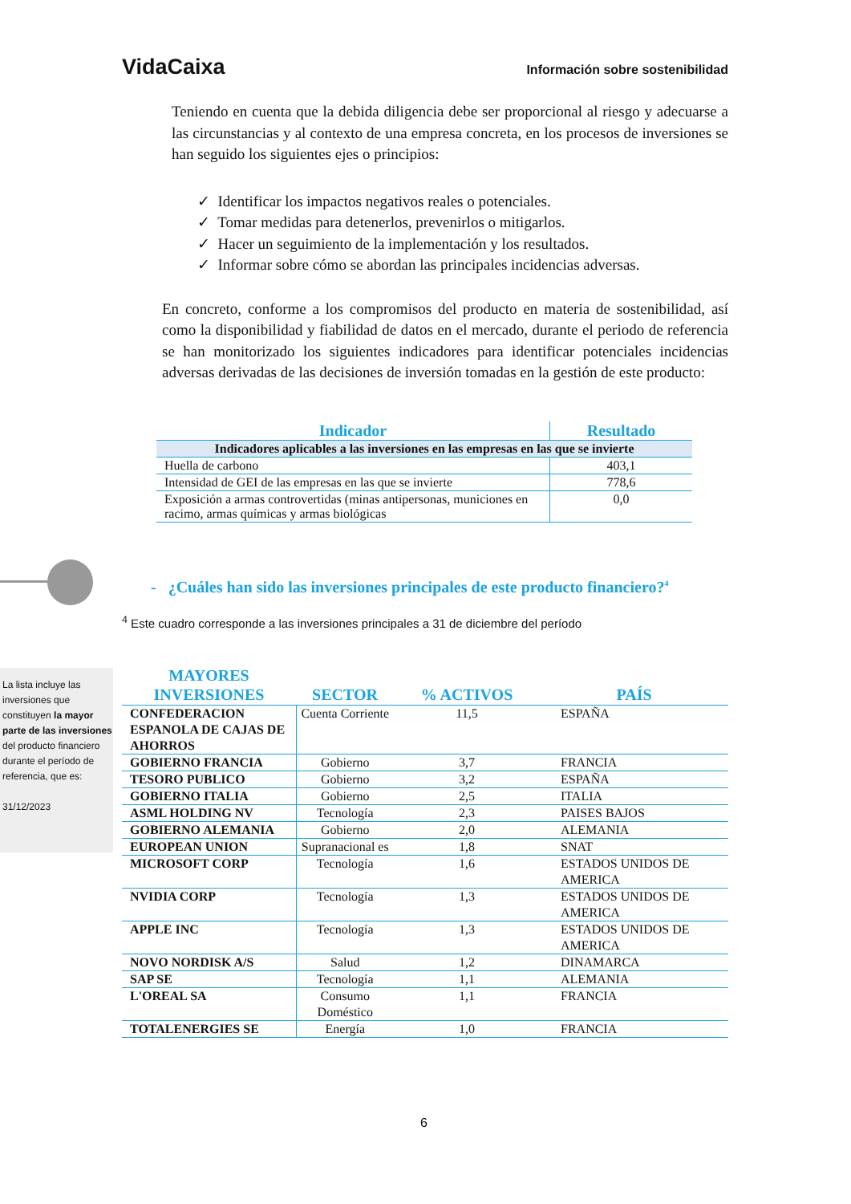VidaCaixa Información sobre sostenibilidad
Teniendo en cuenta que la debida diligencia debe ser proporcional al riesgo y adecuarse a las circunstancias y al contexto de una empresa concreta, en los procesos de inversiones se han seguido los siguientes ejes o principios:
✓ Identificar los impactos negativos reales o potenciales.
✓ Tomar medidas para detenerlos, prevenirlos o mitigarlos.
✓ Hacer un seguimiento de la implementación y los resultados.
✓ Informar sobre cómo se abordan las principales incidencias adversas.
En concreto, conforme a los compromisos del producto en materia de sostenibilidad, así como la disponibilidad y fiabilidad de datos en el mercado, durante el periodo de referencia se han monitorizado los siguientes indicadores para identificar potenciales incidencias adversas derivadas de las decisiones de inversión tomadas en la gestión de este producto:
| Indicador | Resultado |
| --- | --- |
| Indicadores aplicables a las inversiones en las empresas en las que se invierte | |
| Huella de carbono | 403,1 |
| Intensidad de GEI de las empresas en las que se invierte | 778,6 |
| Exposición a armas controvertidas (minas antipersonas, municiones en racimo, armas químicas y armas biológicas | 0,0 |
- ¿Cuáles han sido las inversiones principales de este producto financiero?<sup>4</sup>
<sup>4</sup> Este cuadro corresponde a las inversiones principales a 31 de diciembre del período
La lista incluye las inversiones que constituyen la mayor parte de las inversiones del producto financiero durante el período de referencia, que es:
31/12/2023
| MAYORES INVERSIONES | SECTOR | % ACTIVOS | PAÍS |
| --- | --- | --- | --- |
| CONFEDERACION ESPANOLA DE CAJAS DE AHORROS | Cuenta Corriente | 11,5 | ESPAÑA |
| GOBIERNO FRANCIA | Gobierno | 3,7 | FRANCIA |
| TESORO PUBLICO | Gobierno | 3,2 | ESPAÑA |
| GOBIERNO ITALIA | Gobierno | 2,5 | ITALIA |
| ASML HOLDING NV | Tecnología | 2,3 | PAISES BAJOS |
| GOBIERNO ALEMANIA | Gobierno | 2,0 | ALEMANIA |
| EUROPEAN UNION | Supranacional es | 1,8 | SNAT |
| MICROSOFT CORP | Tecnología | 1,6 | ESTADOS UNIDOS DE AMERICA |
| NVIDIA CORP | Tecnología | 1,3 | ESTADOS UNIDOS DE AMERICA |
| APPLE INC | Tecnología | 1,3 | ESTADOS UNIDOS DE AMERICA |
| NOVO NORDISK A/S | Salud | 1,2 | DINAMARCA |
| SAP SE | Tecnología | 1,1 | ALEMANIA |
| L'OREAL SA | Consumo Doméstico | 1,1 | FRANCIA |
| TOTALENERGIES SE | Energía | 1,0 | FRANCIA |
6